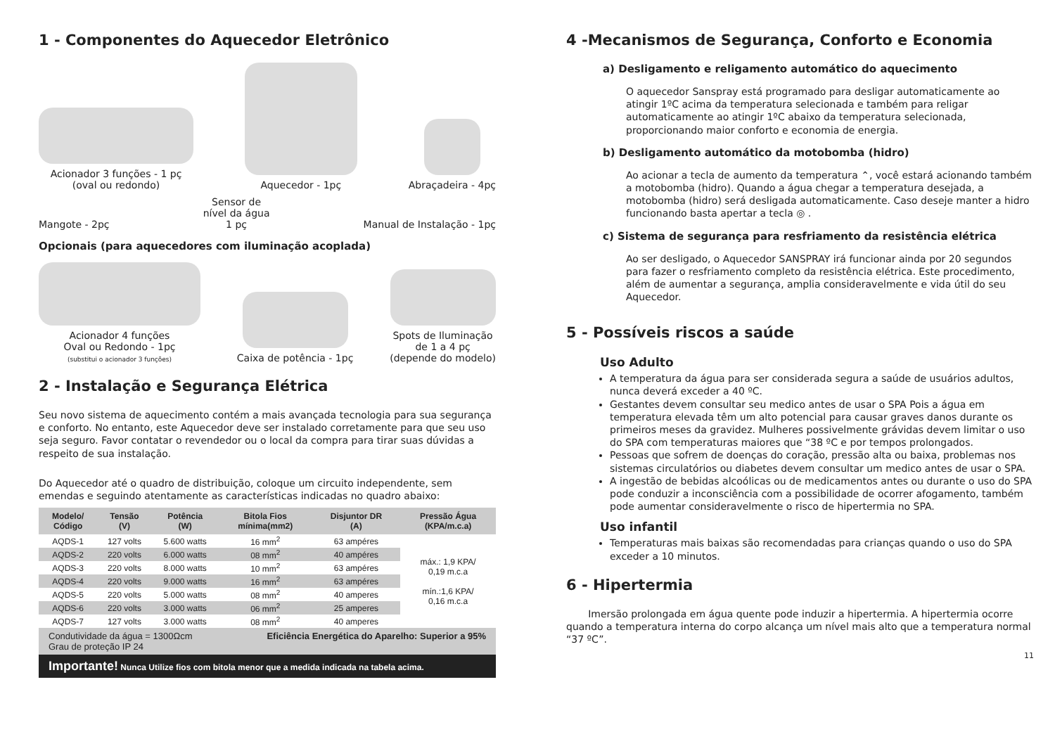1 - Componentes do Aquecedor Eletrônico
Acionador 3 funções - 1 pç
(oval ou redondo)
Aquecedor - 1pç
Abraçadeira - 4pç
Mangote - 2pç
Sensor de
nível da água
1 pç
Manual de Instalação - 1pç
Opcionais (para aquecedores com iluminação acoplada)
Acionador 4 funções
Oval ou Redondo - 1pç
(substitui o acionador 3 funções)
Caixa de potência - 1pç
Spots de Iluminação
de 1 a 4 pç
(depende do modelo)
2 - Instalação e Segurança Elétrica
Seu novo sistema de aquecimento contém a mais avançada tecnologia para sua segurança e conforto. No entanto, este Aquecedor deve ser instalado corretamente para que seu uso seja seguro. Favor contatar o revendedor ou o local da compra para tirar suas dúvidas a respeito de sua instalação.
Do Aquecedor até o quadro de distribuição, coloque um circuito independente, sem emendas e seguindo atentamente as características indicadas no quadro abaixo:
| Modelo/ Código | Tensão (V) | Potência (W) | Bitola Fios mínima(mm2) | Disjuntor DR (A) | Pressão Água (KPA/m.c.a) |
| --- | --- | --- | --- | --- | --- |
| AQDS-1 | 127 volts | 5.600 watts | 16 mm<sup>2</sup> | 63 ampéres | máx.: 1,9 KPA/ 0,19 m.c.a mín.:1,6 KPA/ 0,16 m.c.a |
| AQDS-2 | 220 volts | 6.000 watts | 08 mm<sup>2</sup> | 40 ampéres | |
| AQDS-3 | 220 volts | 8.000 watts | 10 mm<sup>2</sup> | 63 ampéres | |
| AQDS-4 | 220 volts | 9.000 watts | 16 mm<sup>2</sup> | 63 ampéres | |
| AQDS-5 | 220 volts | 5.000 watts | 08 mm<sup>2</sup> | 40 amperes | |
| AQDS-6 | 220 volts | 3.000 watts | 06 mm<sup>2</sup> | 25 amperes | |
| AQDS-7 | 127 volts | 3.000 watts | 08 mm<sup>2</sup> | 40 amperes | |
Condutividade da água = 1300Ωcm
Grau de proteção IP 24 Eficiência Energética do Aparelho: Superior a 95%
Importante! Nunca Utilize fios com bitola menor que a medida indicada na tabela acima.
4 -Mecanismos de Segurança, Conforto e Economia
a) Desligamento e religamento automático do aquecimento
O aquecedor Sanspray está programado para desligar automaticamente ao atingir 1ºC acima da temperatura selecionada e também para religar automaticamente ao atingir 1ºC abaixo da temperatura selecionada, proporcionando maior conforto e economia de energia.
b) Desligamento automático da motobomba (hidro)
Ao acionar a tecla de aumento da temperatura ⌃, você estará acionando também a motobomba (hidro). Quando a água chegar a temperatura desejada, a motobomba (hidro) será desligada automaticamente. Caso deseje manter a hidro funcionando basta apertar a tecla ◎ .
c) Sistema de segurança para resfriamento da resistência elétrica
Ao ser desligado, o Aquecedor SANSPRAY irá funcionar ainda por 20 segundos para fazer o resfriamento completo da resistência elétrica. Este procedimento, além de aumentar a segurança, amplia consideravelmente e vida útil do seu Aquecedor.
5 - Possíveis riscos a saúde
Uso Adulto
A temperatura da água para ser considerada segura a saúde de usuários adultos, nunca deverá exceder a 40 ºC.
Gestantes devem consultar seu medico antes de usar o SPA Pois a água em temperatura elevada têm um alto potencial para causar graves danos durante os primeiros meses da gravidez. Mulheres possivelmente grávidas devem limitar o uso do SPA com temperaturas maiores que “38 ºC e por tempos prolongados.
Pessoas que sofrem de doenças do coração, pressão alta ou baixa, problemas nos sistemas circulatórios ou diabetes devem consultar um medico antes de usar o SPA.
A ingestão de bebidas alcoólicas ou de medicamentos antes ou durante o uso do SPA pode conduzir a inconsciência com a possibilidade de ocorrer afogamento, também pode aumentar consideravelmente o risco de hipertermia no SPA.
Uso infantil
Temperaturas mais baixas são recomendadas para crianças quando o uso do SPA exceder a 10 minutos.
6 - Hipertermia
Imersão prolongada em água quente pode induzir a hipertermia. A hipertermia ocorre quando a temperatura interna do corpo alcança um nível mais alto que a temperatura normal “37 ºC”.
11